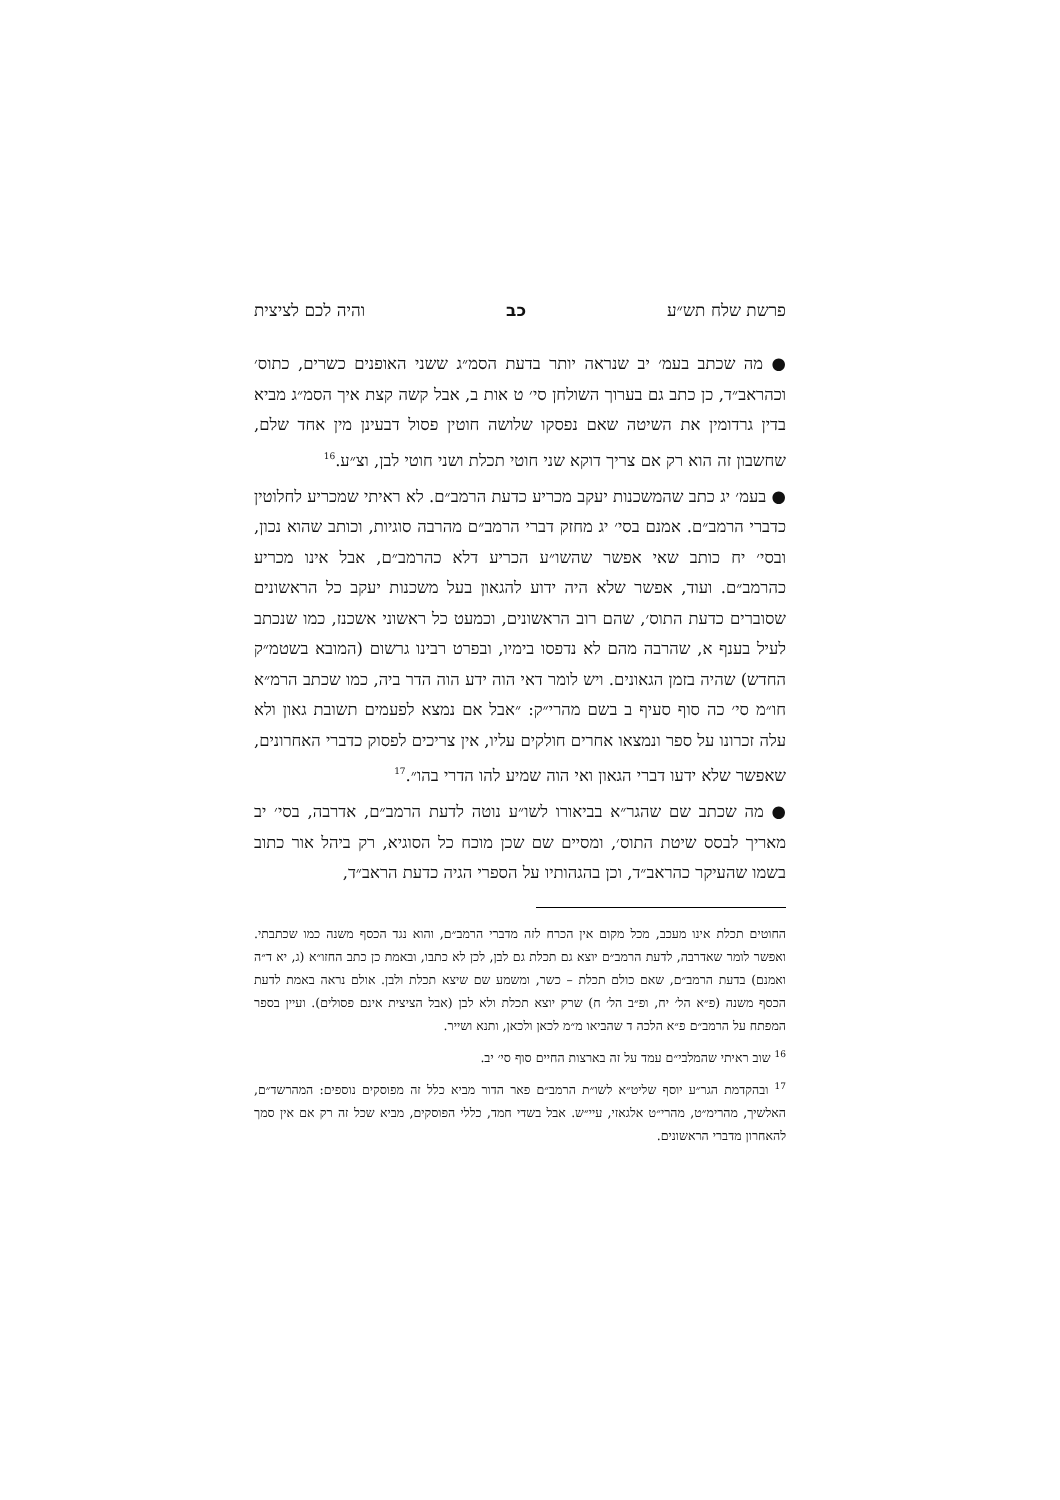פרשת שלח תש״ע כב והיה לכם לציצית
● מה שכתב בעמ׳ יב שנראה יותר בדעת הסמ״ג ששני האופנים כשרים, כתוס׳ וכהראב״ד, כן כתב גם בערוך השולחן סי׳ ט אות ב, אבל קשה קצת איך הסמ״ג מביא בדין גרדומין את השיטה שאם נפסקו שלושה חוטין פסול דבעינן מין אחד שלם, שחשבון זה הוא רק אם צריך דוקא שני חוטי תכלת ושני חוטי לבן, וצ״ע.<sup>16</sup>
● בעמ׳ יג כתב שהמשכנות יעקב מכריע כדעת הרמב״ם. לא ראיתי שמכריע לחלוטין כדברי הרמב״ם. אמנם בסי׳ יג מחזק דברי הרמב״ם מהרבה סוגיות, וכותב שהוא נכון, ובסי׳ יח כותב שאי אפשר שהשו״ע הכריע דלא כהרמב״ם, אבל אינו מכריע כהרמב״ם. ועוד, אפשר שלא היה ידוע להגאון בעל משכנות יעקב כל הראשונים שסוברים כדעת התוס׳, שהם רוב הראשונים, וכמעט כל ראשוני אשכנז, כמו שנכתב לעיל בענף א, שהרבה מהם לא נדפסו בימיו, ובפרט רבינו גרשום (המובא בשטמ״ק החדש) שהיה בזמן הגאונים. ויש לומר דאי הוה ידע הוה הדר ביה, כמו שכתב הרמ״א חו״מ סי׳ כה סוף סעיף ב בשם מהרי״ק: ״אבל אם נמצא לפעמים תשובת גאון ולא עלה זכרונו על ספר ונמצאו אחרים חולקים עליו, אין צריכים לפסוק כדברי האחרונים, שאפשר שלא ידעו דברי הגאון ואי הוה שמיע להו הדרי בהו״.<sup>17</sup>
● מה שכתב שם שהגר״א בביאורו לשו״ע נוטה לדעת הרמב״ם, אדרבה, בסי׳ יב מאריך לבסס שיטת התוס׳, ומסיים שם שכן מוכח כל הסוגיא, רק ביהל אור כתוב בשמו שהעיקר כהראב״ד, וכן בהגהותיו על הספרי הגיה כדעת הראב״ד,
החוטים תכלת אינו מעכב, מכל מקום אין הכרח לזה מדברי הרמב״ם, והוא נגד הכסף משנה כמו שכתבתי. ואפשר לומר שאדרבה, לדעת הרמב״ם יוצא גם תכלת גם לבן, לכן לא כתבו, ובאמת כן כתב החזו״א (ג, יא ד״ה ואמנם) בדעת הרמב״ם, שאם כולם תכלת – כשר, ומשמע שם שיצא תכלת ולבן. אולם נראה באמת לדעת הכסף משנה (פ״א הל׳ יח, ופ״ב הל׳ ח) שרק יוצא תכלת ולא לבן (אבל הציצית אינם פסולים). ועיין בספר המפתח על הרמב״ם פ״א הלכה ד שהביאו מ״מ לכאן ולכאן, ותנא ושייר.
<sup>16</sup> שוב ראיתי שהמלבי״ם עמד על זה בארצות החיים סוף סי׳ יב.
<sup>17</sup> ובהקדמת הגר״ע יוסף שליט״א לשו״ת הרמב״ם פאר הדור מביא כלל זה מפוסקים נוספים: המהרשד״ם, האלשיך, מהרימ״ט, מהרי״ט אלגאזי, עיי״ש. אבל בשדי חמד, כללי הפוסקים, מביא שכל זה רק אם אין סמך להאחרון מדברי הראשונים.